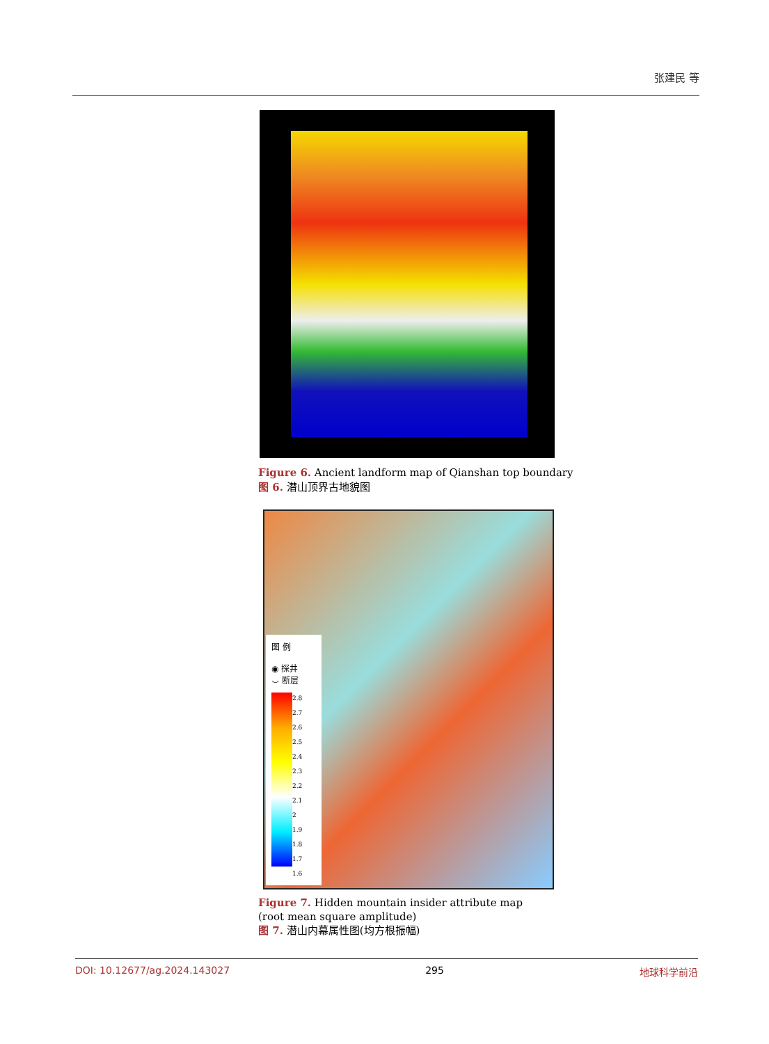张建民 等
Figure 6. Ancient landform map of Qianshan top boundary
图 6. 潜山顶界古地貌图
图 例
◉ 探井
⌣ 断层
2.8
2.7
2.6
2.5
2.4
2.3
2.2
2.1
2
1.9
1.8
1.7
1.6
Figure 7. Hidden mountain insider attribute map (root mean square amplitude)
图 7. 潜山内幕属性图(均方根振幅)
DOI: 10.12677/ag.2024.143027 295 地球科学前沿